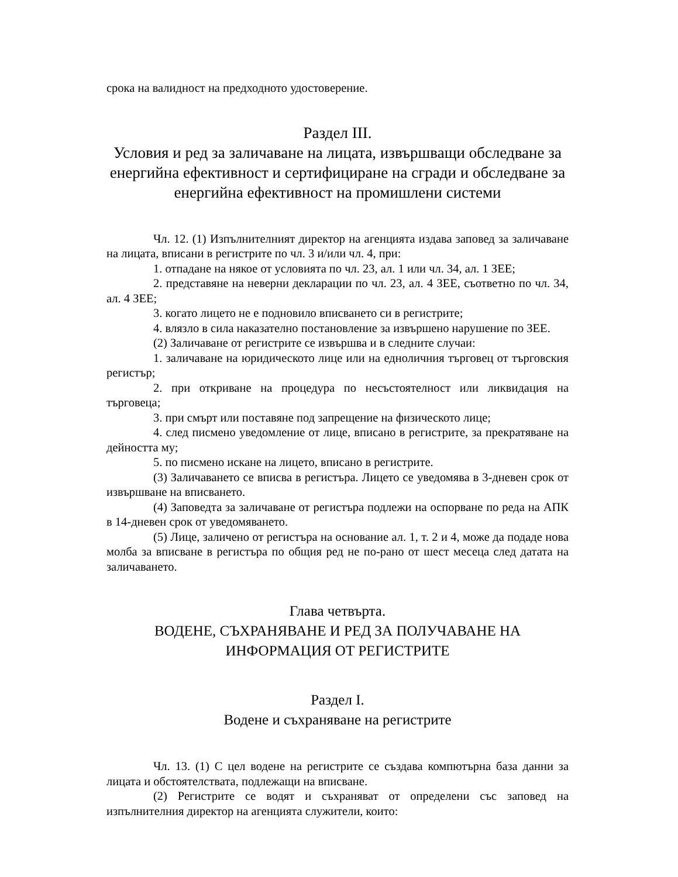срока на валидност на предходното удостоверение.
Раздел III.
Условия и ред за заличаване на лицата, извършващи обследване за енергийна ефективност и сертифициране на сгради и обследване за енергийна ефективност на промишлени системи
Чл. 12. (1) Изпълнителният директор на агенцията издава заповед за заличаване на лицата, вписани в регистрите по чл. 3 и/или чл. 4, при:
1. отпадане на някое от условията по чл. 23, ал. 1 или чл. 34, ал. 1 ЗЕЕ;
2. представяне на неверни декларации по чл. 23, ал. 4 ЗЕЕ, съответно по чл. 34, ал. 4 ЗЕЕ;
3. когато лицето не е подновило вписването си в регистрите;
4. влязло в сила наказателно постановление за извършено нарушение по ЗЕЕ.
(2) Заличаване от регистрите се извършва и в следните случаи:
1. заличаване на юридическото лице или на едноличния търговец от търговския регистър;
2. при откриване на процедура по несъстоятелност или ликвидация на търговеца;
3. при смърт или поставяне под запрещение на физическото лице;
4. след писмено уведомление от лице, вписано в регистрите, за прекратяване на дейността му;
5. по писмено искане на лицето, вписано в регистрите.
(3) Заличаването се вписва в регистъра. Лицето се уведомява в 3-дневен срок от извършване на вписването.
(4) Заповедта за заличаване от регистъра подлежи на оспорване по реда на АПК в 14-дневен срок от уведомяването.
(5) Лице, заличено от регистъра на основание ал. 1, т. 2 и 4, може да подаде нова молба за вписване в регистъра по общия ред не по-рано от шест месеца след датата на заличаването.
Глава четвърта.
ВОДЕНЕ, СЪХРАНЯВАНЕ И РЕД ЗА ПОЛУЧАВАНЕ НА ИНФОРМАЦИЯ ОТ РЕГИСТРИТЕ
Раздел I.
Водене и съхраняване на регистрите
Чл. 13. (1) С цел водене на регистрите се създава компютърна база данни за лицата и обстоятелствата, подлежащи на вписване.
(2) Регистрите се водят и съхраняват от определени със заповед на изпълнителния директор на агенцията служители, които: